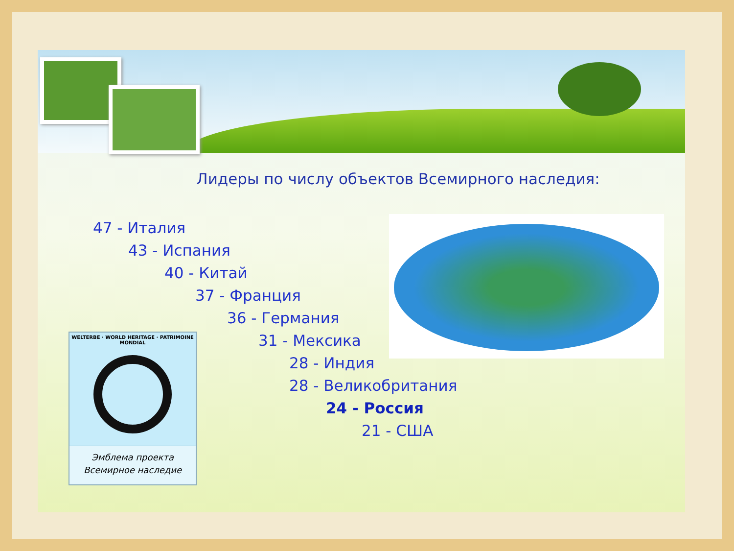Лидеры по числу объектов Всемирного наследия:
47 - Италия
43 - Испания
40 - Китай
37 - Франция
36 - Германия
31 - Мексика
28 - Индия
28 - Великобритания
24 - Россия
21 - США
WELTERBE · WORLD HERITAGE · PATRIMOINE MONDIAL
Эмблема проекта
Всемирное наследие